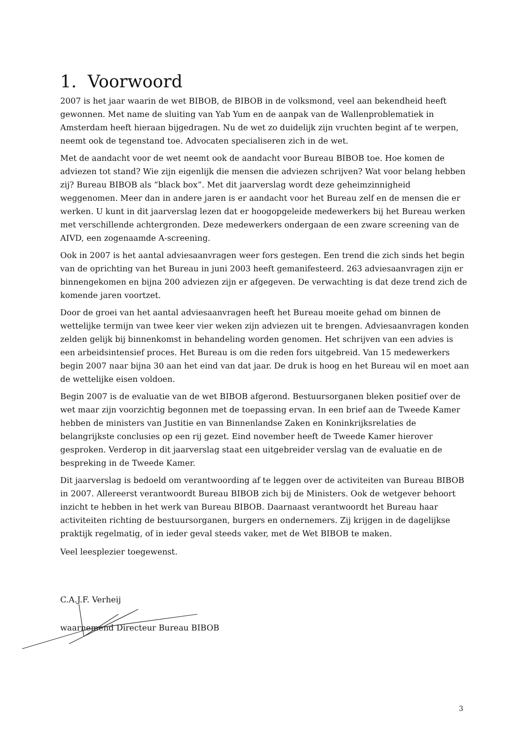1. Voorwoord
2007 is het jaar waarin de wet BIBOB, de BIBOB in de volksmond, veel aan bekendheid heeft gewonnen. Met name de sluiting van Yab Yum en de aanpak van de Wallenproblematiek in Amsterdam heeft hieraan bijgedragen. Nu de wet zo duidelijk zijn vruchten begint af te werpen, neemt ook de tegenstand toe. Advocaten specialiseren zich in de wet.
Met de aandacht voor de wet neemt ook de aandacht voor Bureau BIBOB toe. Hoe komen de adviezen tot stand? Wie zijn eigenlijk die mensen die adviezen schrijven? Wat voor belang hebben zij? Bureau BIBOB als “black box”. Met dit jaarverslag wordt deze geheimzinnigheid weggenomen. Meer dan in andere jaren is er aandacht voor het Bureau zelf en de mensen die er werken. U kunt in dit jaarverslag lezen dat er hoogopgeleide medewerkers bij het Bureau werken met verschillende achtergronden. Deze medewerkers ondergaan de een zware screening van de AIVD, een zogenaamde A-screening.
Ook in 2007 is het aantal adviesaanvragen weer fors gestegen. Een trend die zich sinds het begin van de oprichting van het Bureau in juni 2003 heeft gemanifesteerd. 263 adviesaanvragen zijn er binnengekomen en bijna 200 adviezen zijn er afgegeven. De verwachting is dat deze trend zich de komende jaren voortzet.
Door de groei van het aantal adviesaanvragen heeft het Bureau moeite gehad om binnen de wettelijke termijn van twee keer vier weken zijn adviezen uit te brengen. Adviesaanvragen konden zelden gelijk bij binnenkomst in behandeling worden genomen. Het schrijven van een advies is een arbeidsintensief proces. Het Bureau is om die reden fors uitgebreid. Van 15 medewerkers begin 2007 naar bijna 30 aan het eind van dat jaar. De druk is hoog en het Bureau wil en moet aan de wettelijke eisen voldoen.
Begin 2007 is de evaluatie van de wet BIBOB afgerond. Bestuursorganen bleken positief over de wet maar zijn voorzichtig begonnen met de toepassing ervan. In een brief aan de Tweede Kamer hebben de ministers van Justitie en van Binnenlandse Zaken en Koninkrijksrelaties de belangrijkste conclusies op een rij gezet. Eind november heeft de Tweede Kamer hierover gesproken. Verderop in dit jaarverslag staat een uitgebreider verslag van de evaluatie en de bespreking in de Tweede Kamer.
Dit jaarverslag is bedoeld om verantwoording af te leggen over de activiteiten van Bureau BIBOB in 2007. Allereerst verantwoordt Bureau BIBOB zich bij de Ministers. Ook de wetgever behoort inzicht te hebben in het werk van Bureau BIBOB. Daarnaast verantwoordt het Bureau haar activiteiten richting de bestuursorganen, burgers en ondernemers. Zij krijgen in de dagelijkse praktijk regelmatig, of in ieder geval steeds vaker, met de Wet BIBOB te maken.
Veel leesplezier toegewenst.
C.A.J.F. Verheij
waarnemend Directeur Bureau BIBOB
3